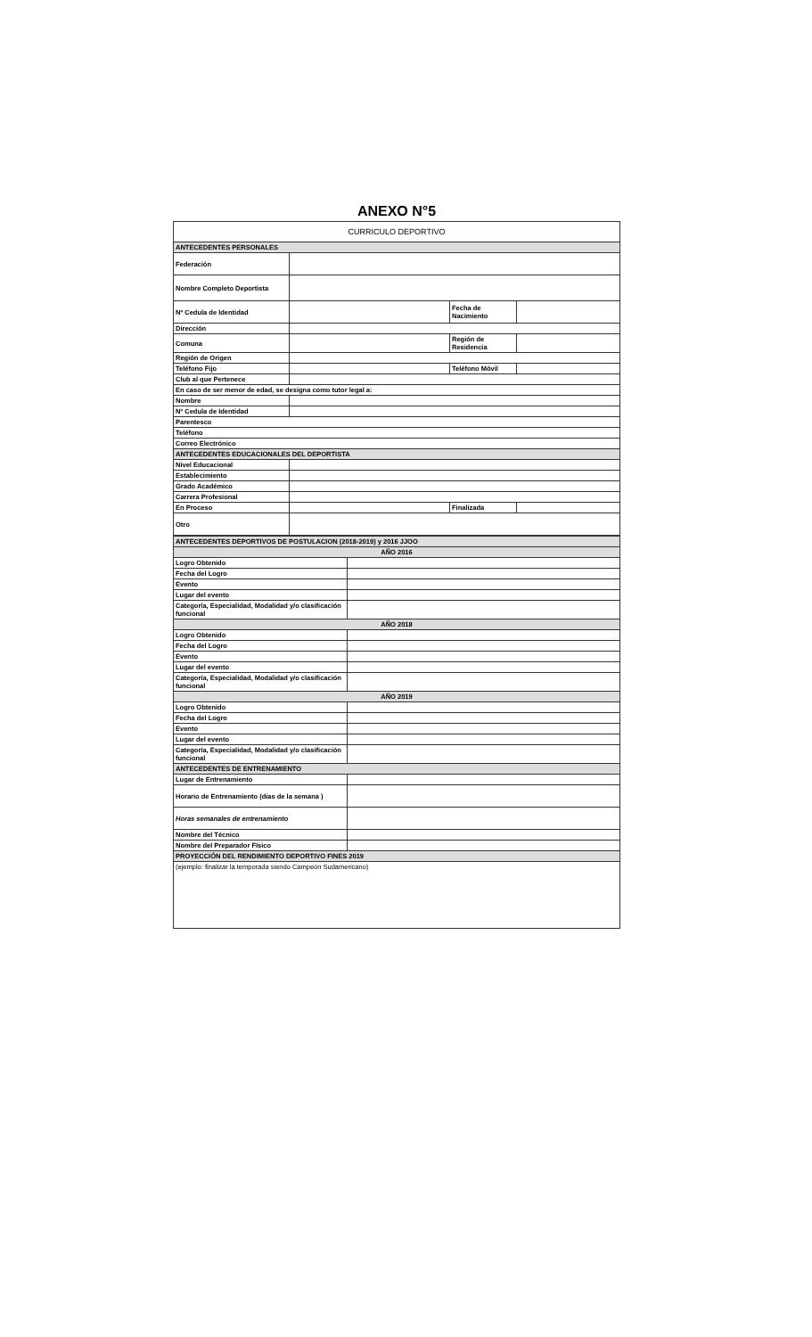ANEXO N°5
| CURRICULO DEPORTIVO | | | |
| ANTECEDENTES PERSONALES | | | |
| Federación | | | |
| Nombre Completo Deportista | | | |
| Nº Cedula de Identidad | | Fecha de Nacimiento | |
| Dirección | | | |
| Comuna | | Región de Residencia | |
| Región de Origen | | | |
| Teléfono Fijo | | Teléfono Móvil | |
| Club al que Pertenece | | | |
| En caso de ser menor de edad, se designa como tutor legal a: | | | |
| Nombre | | | |
| Nº Cedula de Identidad | | | |
| Parentesco | | | |
| Teléfono | | | |
| Correo Electrónico | | | |
| ANTECEDENTES EDUCACIONALES DEL DEPORTISTA | | | |
| Nivel Educacional | | | |
| Establecimiento | | | |
| Grado Académico | | | |
| Carrera Profesional | | | |
| En Proceso | | Finalizada | |
| Otro | | | |
| ANTECEDENTES DEPORTIVOS DE POSTULACION (2018-2019) y 2016 JJOO | |
| AÑO 2016 | |
| Logro Obtenido | |
| Fecha del Logro | |
| Evento | |
| Lugar del evento | |
| Categoría, Especialidad, Modalidad y/o clasificación funcional | |
| AÑO 2018 | |
| Logro Obtenido | |
| Fecha del Logro | |
| Evento | |
| Lugar del evento | |
| Categoría, Especialidad, Modalidad y/o clasificación funcional | |
| AÑO 2019 | |
| Logro Obtenido | |
| Fecha del Logro | |
| Evento | |
| Lugar del evento | |
| Categoría, Especialidad, Modalidad y/o clasificación funcional | |
| ANTECEDENTES DE ENTRENAMIENTO | |
| Lugar de Entrenamiento | |
| Horario de Entrenamiento (dias de la semana ) | |
| Horas semanales de entrenamiento | |
| Nombre del Técnico | |
| Nombre del Preparador Físico | |
| PROYECCIÓN DEL RENDIMIENTO DEPORTIVO FINES 2019 | |
| (ejemplo: finalizar la temporada siendo Campeón Sudamericano) | |